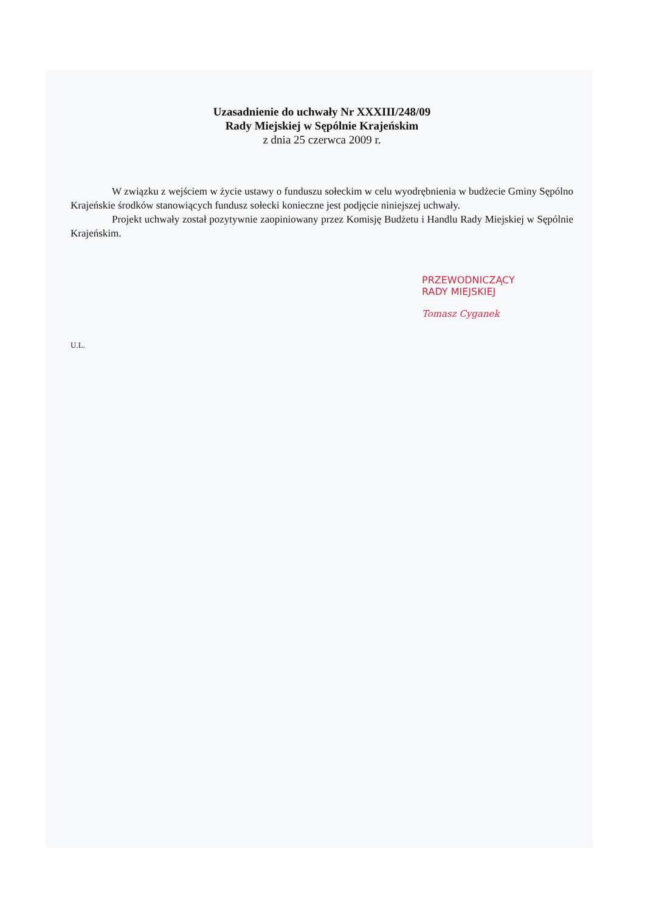Uzasadnienie do uchwały Nr XXXIII/248/09
Rady Miejskiej w Sępólnie Krajeńskim
z dnia 25 czerwca 2009 r.
W związku z wejściem w życie ustawy o funduszu sołeckim w celu wyodrębnienia w budżecie Gminy Sępólno Krajeńskie środków stanowiących fundusz sołecki konieczne jest podjęcie niniejszej uchwały.
Projekt uchwały został pozytywnie zaopiniowany przez Komisję Budżetu i Handlu Rady Miejskiej w Sępólnie Krajeńskim.
PRZEWODNICZĄCY
RADY MIEJSKIEJ
Tomasz Cyganek
U.L.